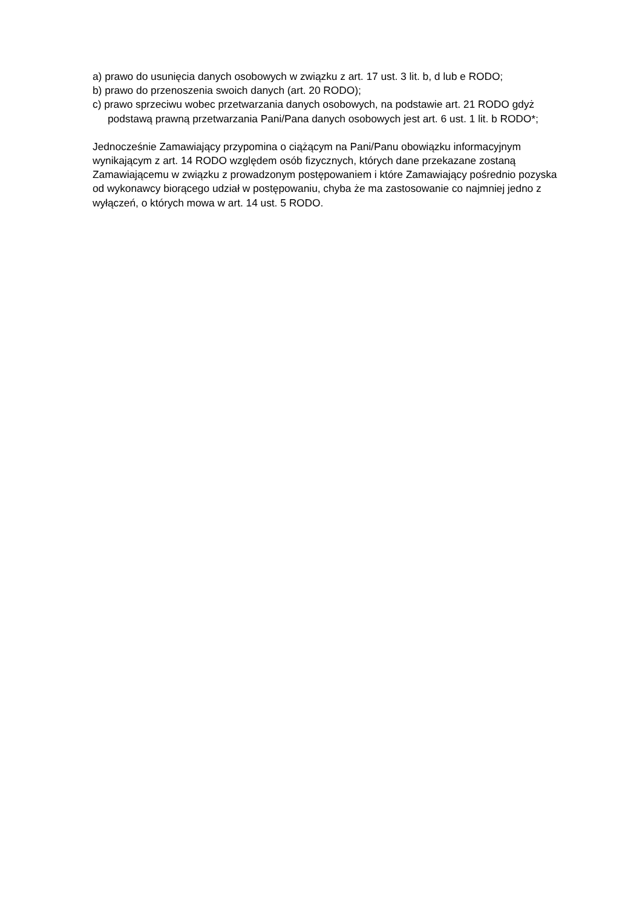a) prawo do usunięcia danych osobowych w związku z art. 17 ust. 3 lit. b, d lub e RODO;
b) prawo do przenoszenia swoich danych (art. 20 RODO);
c) prawo sprzeciwu wobec przetwarzania danych osobowych, na podstawie art. 21 RODO gdyż podstawą prawną przetwarzania Pani/Pana danych osobowych jest art. 6 ust. 1 lit. b RODO*;
Jednocześnie Zamawiający przypomina o ciążącym na Pani/Panu obowiązku informacyjnym wynikającym z art. 14 RODO względem osób fizycznych, których dane przekazane zostaną Zamawiającemu w związku z prowadzonym postępowaniem i które Zamawiający pośrednio pozyska od wykonawcy biorącego udział w postępowaniu, chyba że ma zastosowanie co najmniej jedno z wyłączeń, o których mowa w art. 14 ust. 5 RODO.